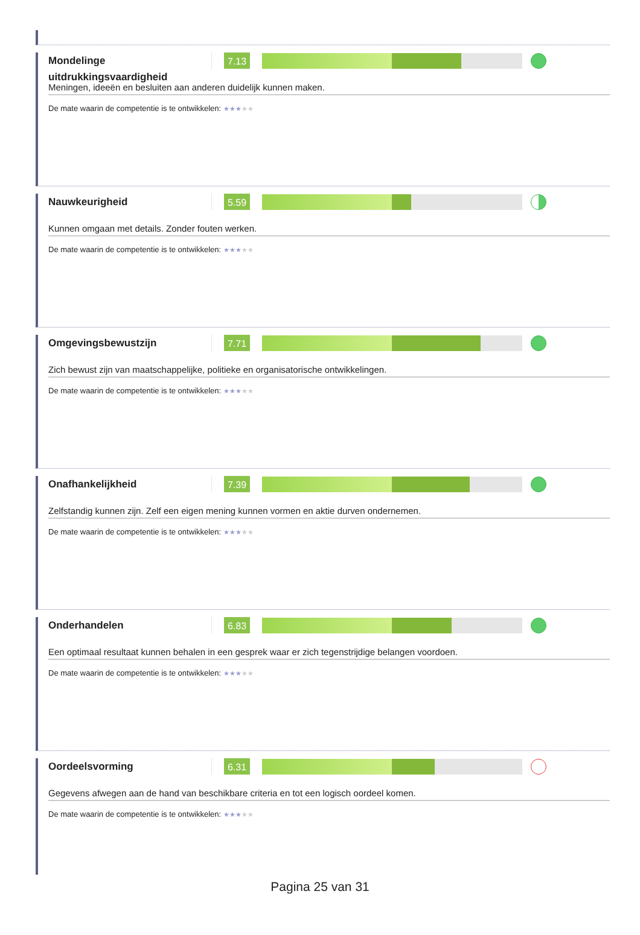Mondelinge uitdrukkingsvaardigheid
7.13
Meningen, ideeën en besluiten aan anderen duidelijk kunnen maken.
De mate waarin de competentie is te ontwikkelen: ★★★★★
Nauwkeurigheid
5.59
Kunnen omgaan met details. Zonder fouten werken.
De mate waarin de competentie is te ontwikkelen: ★★★★★
Omgevingsbewustzijn
7.71
Zich bewust zijn van maatschappelijke, politieke en organisatorische ontwikkelingen.
De mate waarin de competentie is te ontwikkelen: ★★★★★
Onafhankelijkheid
7.39
Zelfstandig kunnen zijn. Zelf een eigen mening kunnen vormen en aktie durven ondernemen.
De mate waarin de competentie is te ontwikkelen: ★★★★★
Onderhandelen
6.83
Een optimaal resultaat kunnen behalen in een gesprek waar er zich tegenstrijdige belangen voordoen.
De mate waarin de competentie is te ontwikkelen: ★★★★★
Oordeelsvorming
6.31
Gegevens afwegen aan de hand van beschikbare criteria en tot een logisch oordeel komen.
De mate waarin de competentie is te ontwikkelen: ★★★★★
Pagina 25 van 31